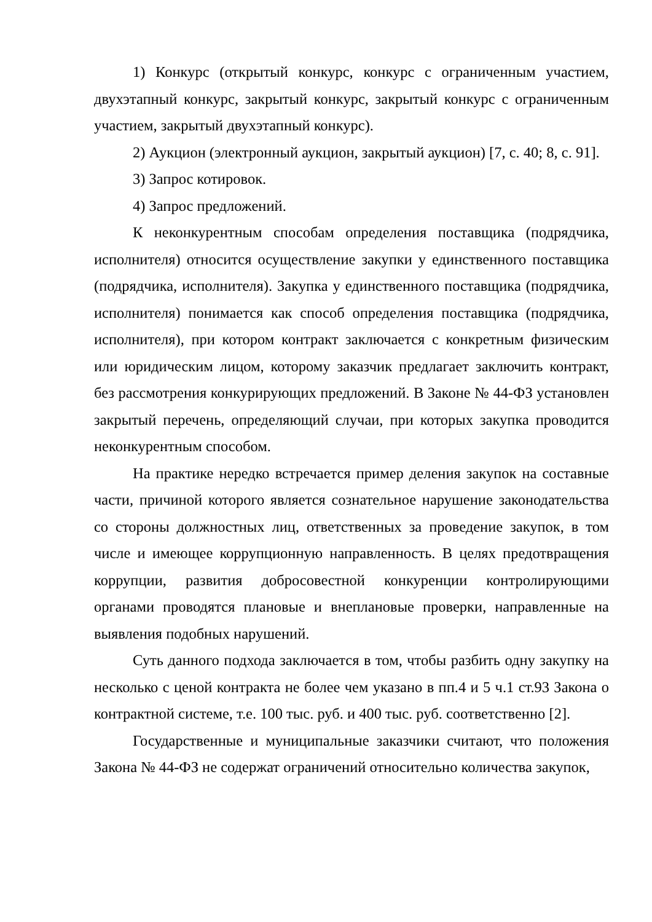1) Конкурс (открытый конкурс, конкурс с ограниченным участием, двухэтапный конкурс, закрытый конкурс, закрытый конкурс с ограниченным участием, закрытый двухэтапный конкурс).
2) Аукцион (электронный аукцион, закрытый аукцион) [7, с. 40; 8, с. 91].
3) Запрос котировок.
4) Запрос предложений.
К неконкурентным способам определения поставщика (подрядчика, исполнителя) относится осуществление закупки у единственного поставщика (подрядчика, исполнителя). Закупка у единственного поставщика (подрядчика, исполнителя) понимается как способ определения поставщика (подрядчика, исполнителя), при котором контракт заключается с конкретным физическим или юридическим лицом, которому заказчик предлагает заключить контракт, без рассмотрения конкурирующих предложений. В Законе № 44-ФЗ установлен закрытый перечень, определяющий случаи, при которых закупка проводится неконкурентным способом.
На практике нередко встречается пример деления закупок на составные части, причиной которого является сознательное нарушение законодательства со стороны должностных лиц, ответственных за проведение закупок, в том числе и имеющее коррупционную направленность. В целях предотвращения коррупции, развития добросовестной конкуренции контролирующими органами проводятся плановые и внеплановые проверки, направленные на выявления подобных нарушений.
Суть данного подхода заключается в том, чтобы разбить одну закупку на несколько с ценой контракта не более чем указано в пп.4 и 5 ч.1 ст.93 Закона о контрактной системе, т.е. 100 тыс. руб. и 400 тыс. руб. соответственно [2].
Государственные и муниципальные заказчики считают, что положения Закона № 44-ФЗ не содержат ограничений относительно количества закупок,